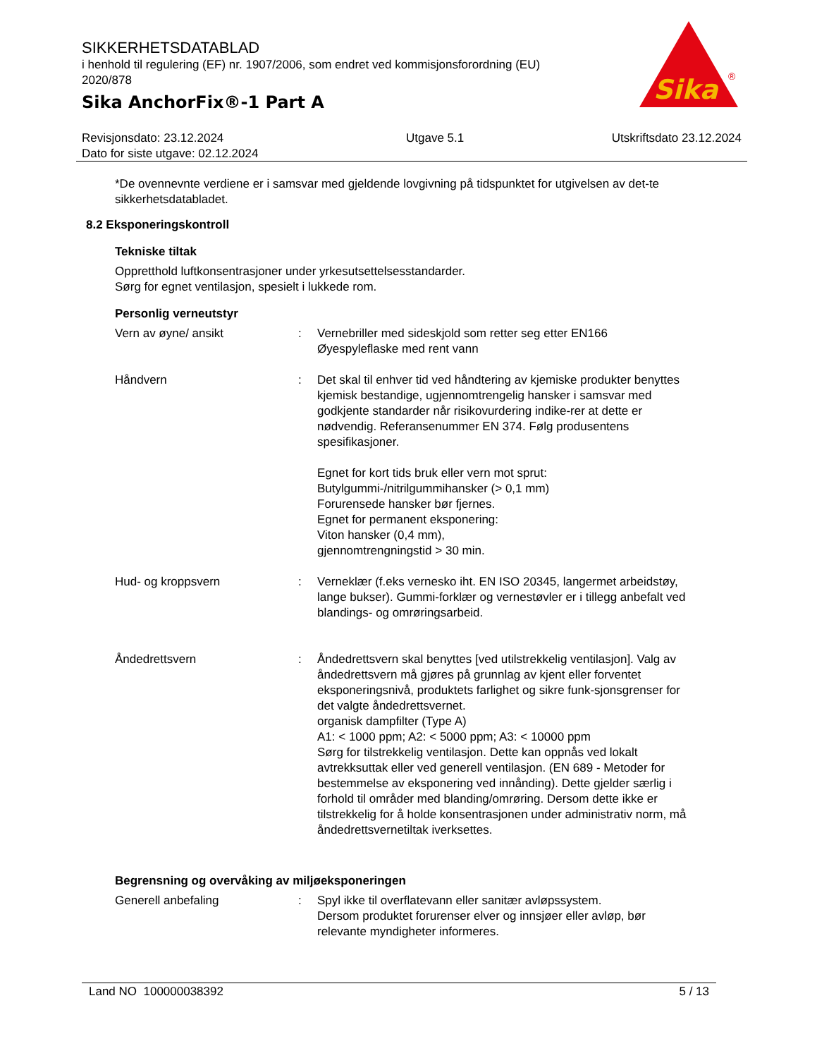SIKKERHETSDATABLAD
i henhold til regulering (EF) nr. 1907/2006, som endret ved kommisjonsforordning (EU) 2020/878
Sika AnchorFix®-1 Part A
Sika
®
Revisjonsdato: 23.12.2024
Dato for siste utgave: 02.12.2024
Utgave 5.1 Utskriftsdato 23.12.2024
*De ovennevnte verdiene er i samsvar med gjeldende lovgivning på tidspunktet for utgivelsen av det-te sikkerhetsdatabladet.
8.2 Eksponeringskontroll
Tekniske tiltak
Oppretthold luftkonsentrasjoner under yrkesutsettelsesstandarder.
Sørg for egnet ventilasjon, spesielt i lukkede rom.
Personlig verneutstyr
Vern av øyne/ ansikt : Vernebriller med sideskjold som retter seg etter EN166
Øyespyleflaske med rent vann
Håndvern : Det skal til enhver tid ved håndtering av kjemiske produkter benyttes kjemisk bestandige, ugjennomtrengelig hansker i samsvar med godkjente standarder når risikovurdering indike-rer at dette er nødvendig. Referansenummer EN 374. Følg produsentens spesifikasjoner.
Egnet for kort tids bruk eller vern mot sprut:
Butylgummi-/nitrilgummihansker (> 0,1 mm)
Forurensede hansker bør fjernes.
Egnet for permanent eksponering:
Viton hansker (0,4 mm),
gjennomtrengningstid > 30 min.
Hud- og kroppsvern : Verneklær (f.eks vernesko iht. EN ISO 20345, langermet arbeidstøy, lange bukser). Gummi-forklær og vernestøvler er i tillegg anbefalt ved blandings- og omrøringsarbeid.
Åndedrettsvern : Åndedrettsvern skal benyttes [ved utilstrekkelig ventilasjon]. Valg av åndedrettsvern må gjøres på grunnlag av kjent eller forventet eksponeringsnivå, produktets farlighet og sikre funk-sjonsgrenser for det valgte åndedrettsvernet.
organisk dampfilter (Type A)
A1: < 1000 ppm; A2: < 5000 ppm; A3: < 10000 ppm
Sørg for tilstrekkelig ventilasjon. Dette kan oppnås ved lokalt avtrekksuttak eller ved generell ventilasjon. (EN 689 - Metoder for bestemmelse av eksponering ved innånding). Dette gjelder særlig i forhold til områder med blanding/omrøring. Dersom dette ikke er tilstrekkelig for å holde konsentrasjonen under administrativ norm, må åndedrettsvernetiltak iverksettes.
Begrensning og overvåking av miljøeksponeringen
Generell anbefaling : Spyl ikke til overflatevann eller sanitær avløpssystem.
Dersom produktet forurenser elver og innsjøer eller avløp, bør relevante myndigheter informeres.
Land NO 100000038392 5 / 13